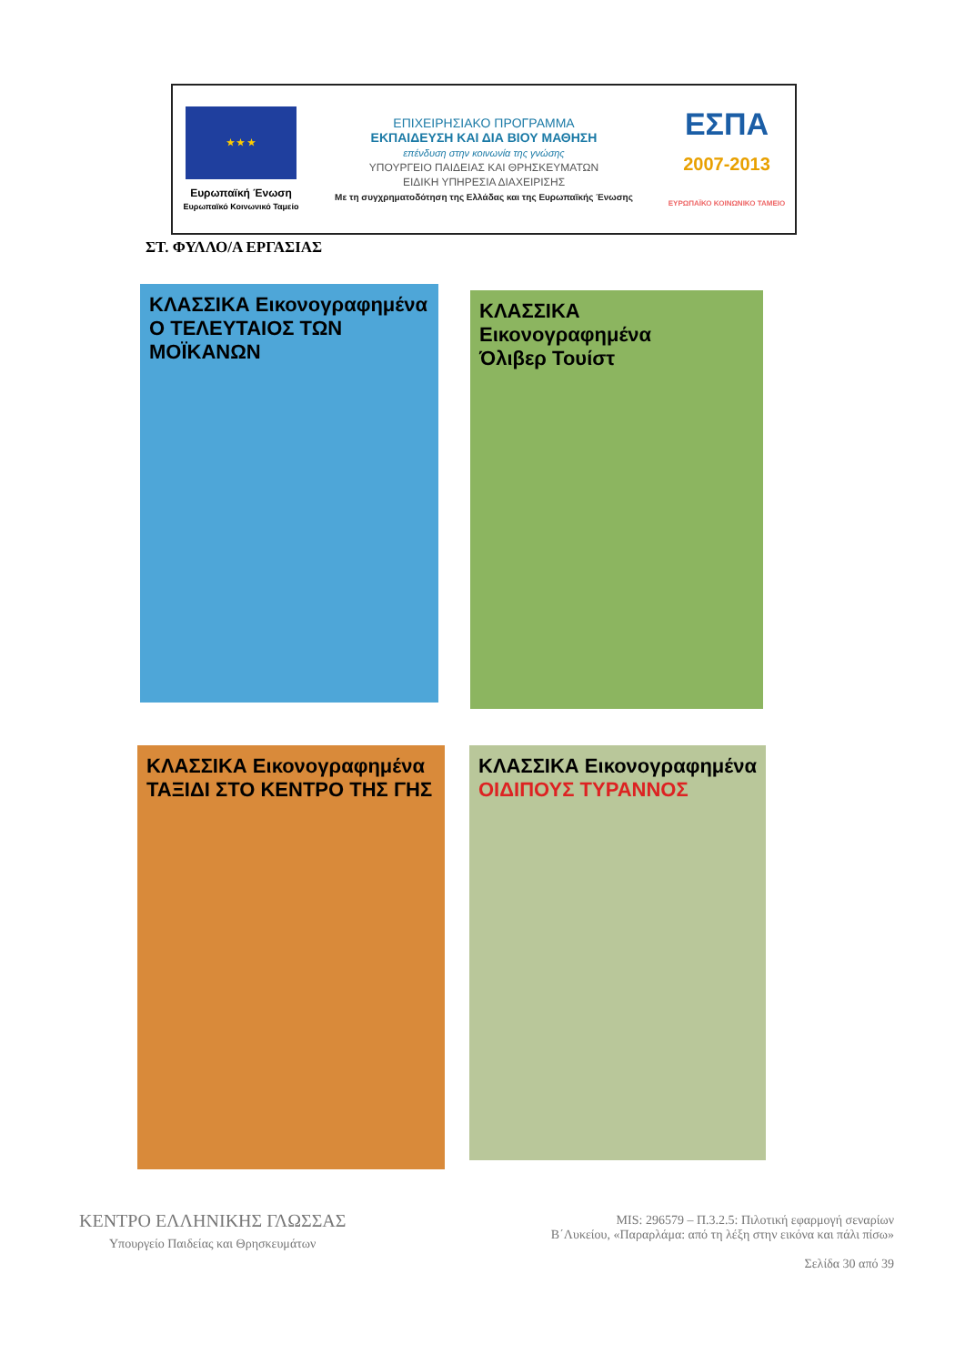★ ★ ★
Ευρωπαϊκή Ένωση
Ευρωπαϊκό Κοινωνικό Ταμείο
ΕΠΙΧΕΙΡΗΣΙΑΚΟ ΠΡΟΓΡΑΜΜΑ
ΕΚΠΑΙΔΕΥΣΗ ΚΑΙ ΔΙΑ ΒΙΟΥ ΜΑΘΗΣΗ
επένδυση στην κοινωνία της γνώσης
ΥΠΟΥΡΓΕΙΟ ΠΑΙΔΕΙΑΣ ΚΑΙ ΘΡΗΣΚΕΥΜΑΤΩΝ
ΕΙΔΙΚΗ ΥΠΗΡΕΣΙΑ ΔΙΑΧΕΙΡΙΣΗΣ
Με τη συγχρηματοδότηση της Ελλάδας και της Ευρωπαϊκής Ένωσης
ΕΣΠΑ
2007-2013
ΕΥΡΩΠΑΪΚΟ ΚΟΙΝΩΝΙΚΟ ΤΑΜΕΙΟ
ΣΤ. ΦΥΛΛΟ/Α ΕΡΓΑΣΙΑΣ
ΚΛΑΣΣΙΚΑ Εικονογραφημένα
Ο ΤΕΛΕΥΤΑΙΟΣ ΤΩΝ ΜΟΪΚΑΝΩΝ
ΚΛΑΣΣΙΚΑ Εικονογραφημένα
Όλιβερ Τουίστ
ΚΛΑΣΣΙΚΑ Εικονογραφημένα
ΤΑΞΙΔΙ ΣΤΟ ΚΕΝΤΡΟ ΤΗΣ ΓΗΣ
ΚΛΑΣΣΙΚΑ Εικονογραφημένα
ΟΙΔΙΠΟΥΣ ΤΥΡΑΝΝΟΣ
ΚΕΝΤΡΟ ΕΛΛΗΝΙΚΗΣ ΓΛΩΣΣΑΣ
Υπουργείο Παιδείας και Θρησκευμάτων
MIS: 296579 – Π.3.2.5: Πιλοτική εφαρμογή σεναρίων
Β΄Λυκείου, «Παραρλάμα: από τη λέξη στην εικόνα και πάλι πίσω»
Σελίδα 30 από 39